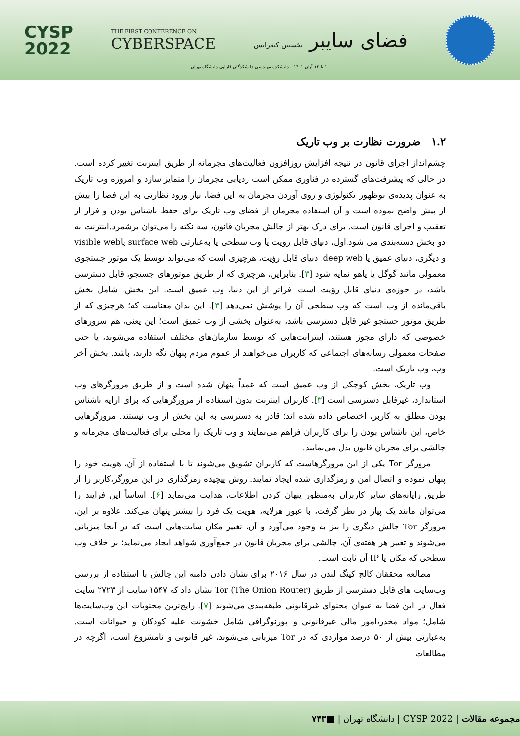CYSP
2022
THE FIRST CONFERENCE ON
CYBERSPACE
فضای سایبر نخستین کنفرانس
۱۰ تا ۱۲ آبان ۱۴۰۱ – دانشکده مهندسی دانشکدگان فارابی دانشگاه تهران
۱.۲ ضرورت نظارت بر وب تاریک
چشم‌انداز اجرای قانون در نتیجه افزایش روزافزون فعالیت‌های مجرمانه از طریق اینترنت تغییر کرده است. در حالی که پیشرفت‌های گسترده در فناوری ممکن است ردیابی مجرمان را متمایز سازد و امروزه وب تاریک به عنوان پدیده‌ی نوظهور تکنولوژی و روی آوردن مجرمان به این فضا، نیاز ورود نظارتی به این فضا را بیش از پیش واضح نموده است و آن استفاده مجرمان از فضای وب تاریک برای حفظ ناشناس بودن و فرار از تعقیب و اجرای قانون است. برای درک بهتر از چالش مجریان قانون، سه نکته را می‌توان برشمرد.اینترنت به دو بخش دسته‌بندی می شود.اول، دنیای قابل رویت یا وب سطحی یا به‌عبارتی surface web یاvisible web و دیگری، دنیای عمیق یا deep web. دنیای قابل رؤیت، هرچیزی است که می‌تواند توسط یک موتور جستجوی معمولی مانند گوگل یا یاهو نمایه شود [۳]. بنابراین، هرچیزی که از طریق موتورهای جستجو، قابل دسترسی باشد، در حوزه‌ی دنیای قابل رؤیت است. فراتر از این دنیا، وب عمیق است. این بخش، شامل بخش باقی‌مانده از وب است که وب سطحی آن را پوشش نمی‌دهد [۳]. این بدان معناست که؛ هرچیزی که از طریق موتور جستجو غیر قابل دسترسی باشد، به‌عنوان بخشی از وب عمیق است؛ این یعنی، هم سرورهای خصوصی که دارای مجوز هستند، اینترانت‌هایی که توسط سازمان‌های مختلف استفاده می‌شوند، یا حتی صفحات معمولی رسانه‌های اجتماعی که کاربران می‌خواهند از عموم مردم پنهان نگه دارند، باشد. بخش آخر وب، وب تاریک است.
وب تاریک، بخش کوچکی از وب عمیق است که عمداً پنهان شده است و از طریق مرورگرهای وب استاندارد، غیرقابل دسترسی است [۳]. کاربران اینترنت بدون استفاده از مرورگرهایی که برای ارایه ناشناس بودن مطلق به کاربر، اختصاص داده شده اند؛ قادر به دسترسی به این بخش از وب نیستند. مرورگرهایی خاص، این ناشناس بودن را برای کاربران فراهم می‌نمایند و وب تاریک را محلی برای فعالیت‌های مجرمانه و چالشی برای مجریان قانون بدل می‌نمایند.
مرورگر Tor یکی از این مرورگرهاست که کاربران تشویق می‌شوند تا با استفاده از آن، هویت خود را پنهان نموده و اتصال امن و رمزگذاری شده ایجاد نمایند. روش پیچیده رمزگذاری در این مرورگر،کاربر را از طریق رایانه‌های سایر کاربران به‌منظور پنهان کردن اطلاعات، هدایت می‌نماید [۶]. اساساً این فرایند را می‌توان مانند یک پیاز در نظر گرفت، با عبور هرلایه، هویت یک فرد را بیشتر پنهان می‌کند. علاوه بر این، مرورگر Tor چالش دیگری را نیز به وجود می‌آورد و آن، تغییر مکان سایت‌هایی است که در آنجا میزبانی می‌شوند و تغییر هر هفته‌ی آن، چالشی برای مجریان قانون در جمع‌آوری شواهد ایجاد می‌نماید؛ بر خلاف وب سطحی که مکان یا IP آن ثابت است.
مطالعه محققان کالج کینگ لندن در سال ۲۰۱۶ برای نشان دادن دامنه این چالش با استفاده از بررسی وب‌سایت های قابل دسترسی از طریق Tor (The Onion Router) نشان داد که ۱۵۴۷ سایت از ۲۷۲۳ سایت فعال در این فضا به عنوان محتوای غیرقانونی طبقه‌بندی می‌شوند [۷]. رایج‌ترین محتویات این وب‌سایت‌ها شامل؛ مواد مخدر،امور مالی غیرقانونی و پورنوگرافی شامل خشونت علیه کودکان و حیوانات است. به‌عبارتی بیش از ۵۰ درصد مواردی که در Tor میزبانی می‌شوند، غیر قانونی و نامشروع است، اگرچه در مطالعات
مجموعه مقالات | CYSP 2022 | دانشگاه تهران | ■ ۷۴۳